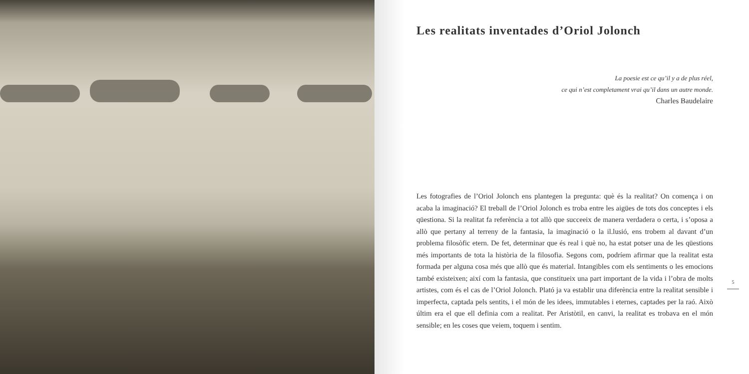Les realitats inventades d’Oriol Jolonch
La poesie est ce qu’il y a de plus réel,
ce qui n’est completament vrai qu’il dans un autre monde.
Charles Baudelaire
Les fotografies de l’Oriol Jolonch ens plantegen la pregunta: què és la realitat? On comença i on acaba la imaginació? El treball de l’Oriol Jolonch es troba entre les aigües de tots dos conceptes i els qüestiona. Si la realitat fa referència a tot allò que succeeix de manera verdadera o certa, i s’oposa a allò que pertany al terreny de la fantasia, la imaginació o la il.lusió, ens trobem al davant d’un problema filosòfic etern. De fet, determinar que és real i què no, ha estat potser una de les qüestions més importants de tota la història de la filosofia. Segons com, podríem afirmar que la realitat esta formada per alguna cosa més que allò que és material. Intangibles com els sentiments o les emocions també existeixen; així com la fantasia, que constitueix una part important de la vida i l’obra de molts artistes, com és el cas de l’Oriol Jolonch. Plató ja va establir una diferència entre la realitat sensible i imperfecta, captada pels sentits, i el món de les idees, immutables i eternes, captades per la raó. Això últim era el que ell definia com a realitat. Per Aristòtil, en canvi, la realitat es trobava en el món sensible; en les coses que veiem, toquem i sentim.
5